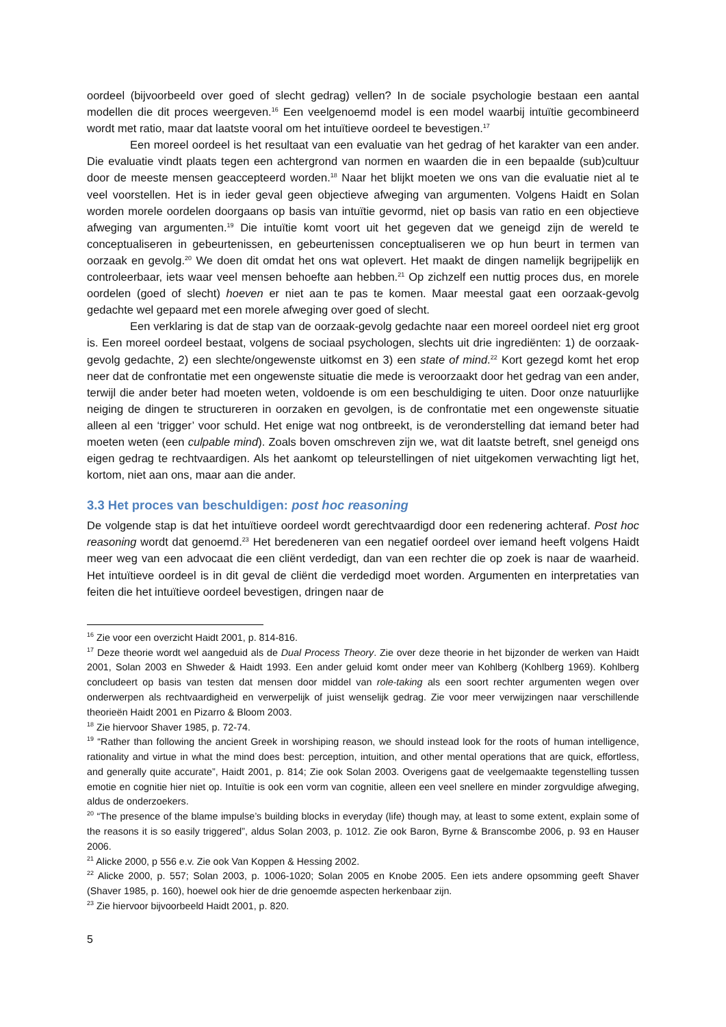oordeel (bijvoorbeeld over goed of slecht gedrag) vellen? In de sociale psychologie bestaan een aantal modellen die dit proces weergeven.<sup>16</sup> Een veelgenoemd model is een model waarbij intuïtie gecombineerd wordt met ratio, maar dat laatste vooral om het intuïtieve oordeel te bevestigen.<sup>17</sup>
Een moreel oordeel is het resultaat van een evaluatie van het gedrag of het karakter van een ander. Die evaluatie vindt plaats tegen een achtergrond van normen en waarden die in een bepaalde (sub)cultuur door de meeste mensen geaccepteerd worden.<sup>18</sup> Naar het blijkt moeten we ons van die evaluatie niet al te veel voorstellen. Het is in ieder geval geen objectieve afweging van argumenten. Volgens Haidt en Solan worden morele oordelen doorgaans op basis van intuïtie gevormd, niet op basis van ratio en een objectieve afweging van argumenten.<sup>19</sup> Die intuïtie komt voort uit het gegeven dat we geneigd zijn de wereld te conceptualiseren in gebeurtenissen, en gebeurtenissen conceptualiseren we op hun beurt in termen van oorzaak en gevolg.<sup>20</sup> We doen dit omdat het ons wat oplevert. Het maakt de dingen namelijk begrijpelijk en controleerbaar, iets waar veel mensen behoefte aan hebben.<sup>21</sup> Op zichzelf een nuttig proces dus, en morele oordelen (goed of slecht) hoeven er niet aan te pas te komen. Maar meestal gaat een oorzaak-gevolg gedachte wel gepaard met een morele afweging over goed of slecht.
Een verklaring is dat de stap van de oorzaak-gevolg gedachte naar een moreel oordeel niet erg groot is. Een moreel oordeel bestaat, volgens de sociaal psychologen, slechts uit drie ingrediënten: 1) de oorzaak-gevolg gedachte, 2) een slechte/ongewenste uitkomst en 3) een state of mind.<sup>22</sup> Kort gezegd komt het erop neer dat de confrontatie met een ongewenste situatie die mede is veroorzaakt door het gedrag van een ander, terwijl die ander beter had moeten weten, voldoende is om een beschuldiging te uiten. Door onze natuurlijke neiging de dingen te structureren in oorzaken en gevolgen, is de confrontatie met een ongewenste situatie alleen al een ‘trigger’ voor schuld. Het enige wat nog ontbreekt, is de veronderstelling dat iemand beter had moeten weten (een culpable mind). Zoals boven omschreven zijn we, wat dit laatste betreft, snel geneigd ons eigen gedrag te rechtvaardigen. Als het aankomt op teleurstellingen of niet uitgekomen verwachting ligt het, kortom, niet aan ons, maar aan die ander.
3.3 Het proces van beschuldigen: post hoc reasoning
De volgende stap is dat het intuïtieve oordeel wordt gerechtvaardigd door een redenering achteraf. Post hoc reasoning wordt dat genoemd.<sup>23</sup> Het beredeneren van een negatief oordeel over iemand heeft volgens Haidt meer weg van een advocaat die een cliënt verdedigt, dan van een rechter die op zoek is naar de waarheid. Het intuïtieve oordeel is in dit geval de cliënt die verdedigd moet worden. Argumenten en interpretaties van feiten die het intuïtieve oordeel bevestigen, dringen naar de
<sup>16</sup> Zie voor een overzicht Haidt 2001, p. 814-816.
<sup>17</sup> Deze theorie wordt wel aangeduid als de Dual Process Theory. Zie over deze theorie in het bijzonder de werken van Haidt 2001, Solan 2003 en Shweder & Haidt 1993. Een ander geluid komt onder meer van Kohlberg (Kohlberg 1969). Kohlberg concludeert op basis van testen dat mensen door middel van role-taking als een soort rechter argumenten wegen over onderwerpen als rechtvaardigheid en verwerpelijk of juist wenselijk gedrag. Zie voor meer verwijzingen naar verschillende theorieën Haidt 2001 en Pizarro & Bloom 2003.
<sup>18</sup> Zie hiervoor Shaver 1985, p. 72-74.
<sup>19</sup> “Rather than following the ancient Greek in worshiping reason, we should instead look for the roots of human intelligence, rationality and virtue in what the mind does best: perception, intuition, and other mental operations that are quick, effortless, and generally quite accurate”, Haidt 2001, p. 814; Zie ook Solan 2003. Overigens gaat de veelgemaakte tegenstelling tussen emotie en cognitie hier niet op. Intuïtie is ook een vorm van cognitie, alleen een veel snellere en minder zorgvuldige afweging, aldus de onderzoekers.
<sup>20</sup> “The presence of the blame impulse’s building blocks in everyday (life) though may, at least to some extent, explain some of the reasons it is so easily triggered”, aldus Solan 2003, p. 1012. Zie ook Baron, Byrne & Branscombe 2006, p. 93 en Hauser 2006.
<sup>21</sup> Alicke 2000, p 556 e.v. Zie ook Van Koppen & Hessing 2002.
<sup>22</sup> Alicke 2000, p. 557; Solan 2003, p. 1006-1020; Solan 2005 en Knobe 2005. Een iets andere opsomming geeft Shaver (Shaver 1985, p. 160), hoewel ook hier de drie genoemde aspecten herkenbaar zijn.
<sup>23</sup> Zie hiervoor bijvoorbeeld Haidt 2001, p. 820.
5